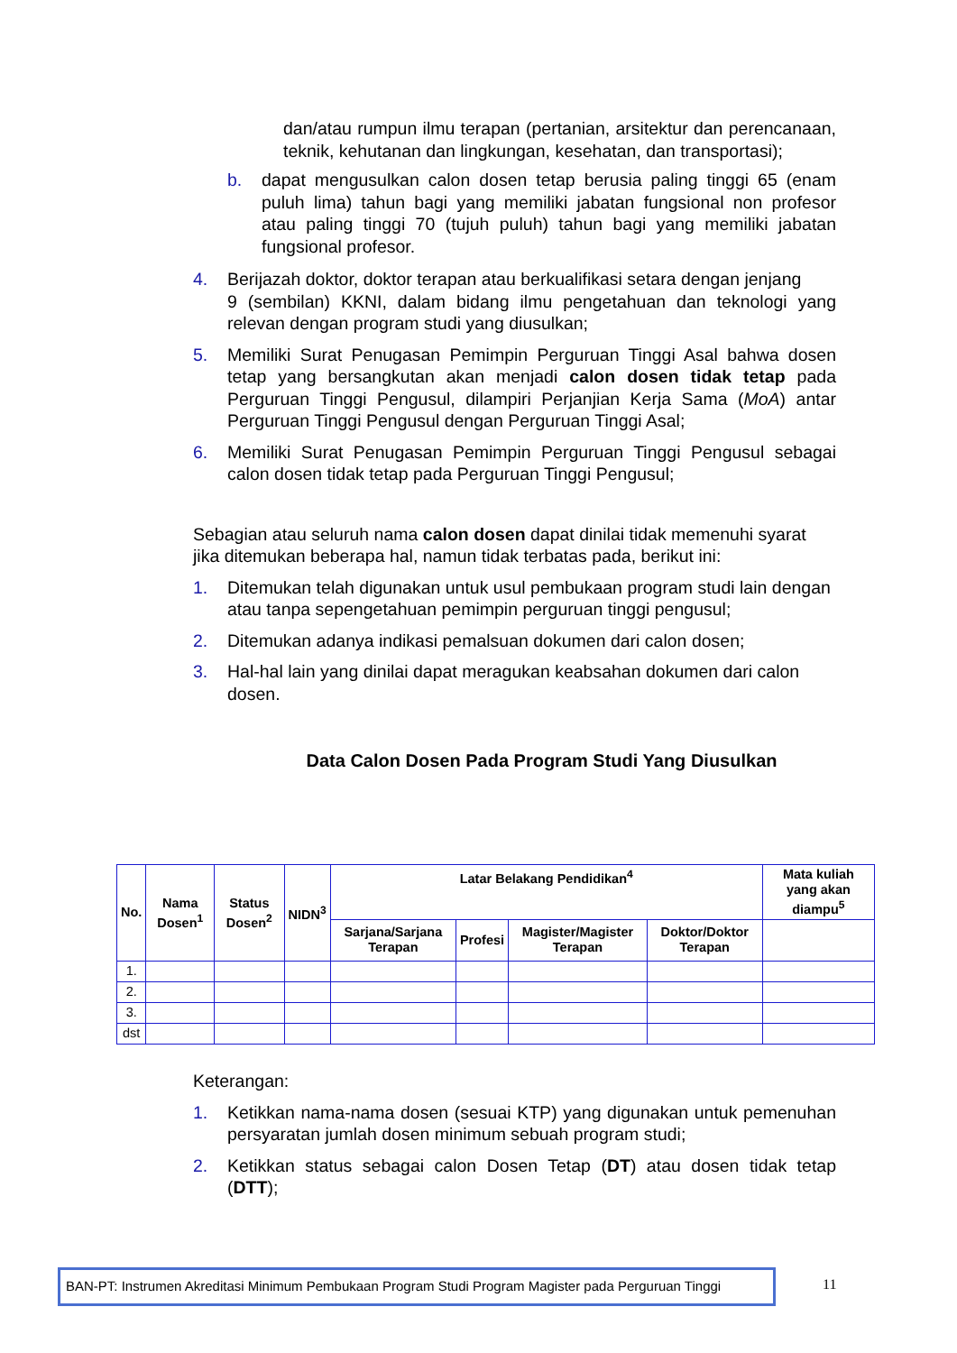dan/atau rumpun ilmu terapan (pertanian, arsitektur dan perencanaan, teknik, kehutanan dan lingkungan, kesehatan, dan transportasi);
b. dapat mengusulkan calon dosen tetap berusia paling tinggi 65 (enam puluh lima) tahun bagi yang memiliki jabatan fungsional non profesor atau paling tinggi 70 (tujuh puluh) tahun bagi yang memiliki jabatan fungsional profesor.
4. Berijazah doktor, doktor terapan atau berkualifikasi setara dengan jenjang
9 (sembilan) KKNI, dalam bidang ilmu pengetahuan dan teknologi yang relevan dengan program studi yang diusulkan;
5. Memiliki Surat Penugasan Pemimpin Perguruan Tinggi Asal bahwa dosen tetap yang bersangkutan akan menjadi calon dosen tidak tetap pada Perguruan Tinggi Pengusul, dilampiri Perjanjian Kerja Sama (MoA) antar Perguruan Tinggi Pengusul dengan Perguruan Tinggi Asal;
6. Memiliki Surat Penugasan Pemimpin Perguruan Tinggi Pengusul sebagai calon dosen tidak tetap pada Perguruan Tinggi Pengusul;
Sebagian atau seluruh nama calon dosen dapat dinilai tidak memenuhi syarat jika ditemukan beberapa hal, namun tidak terbatas pada, berikut ini:
1. Ditemukan telah digunakan untuk usul pembukaan program studi lain dengan atau tanpa sepengetahuan pemimpin perguruan tinggi pengusul;
2. Ditemukan adanya indikasi pemalsuan dokumen dari calon dosen;
3. Hal-hal lain yang dinilai dapat meragukan keabsahan dokumen dari calon dosen.
Data Calon Dosen Pada Program Studi Yang Diusulkan
| No. | Nama Dosen<sup>1</sup> | Status Dosen<sup>2</sup> | NIDN<sup>3</sup> | Latar Belakang Pendidikan<sup>4</sup> | | | | Mata kuliah yang akan diampu<sup>5</sup> |
| --- | --- | --- | --- | --- | --- | --- | --- | --- |
| | | | | Sarjana/Sarjana Terapan | Profesi | Magister/Magister Terapan | Doktor/Doktor Terapan | |
| 1. | | | | | | | | |
| 2. | | | | | | | | |
| 3. | | | | | | | | |
| dst | | | | | | | | |
Keterangan:
1. Ketikkan nama-nama dosen (sesuai KTP) yang digunakan untuk pemenuhan persyaratan jumlah dosen minimum sebuah program studi;
2. Ketikkan status sebagai calon Dosen Tetap (DT) atau dosen tidak tetap (DTT);
BAN-PT: Instrumen Akreditasi Minimum Pembukaan Program Studi Program Magister pada Perguruan Tinggi
11